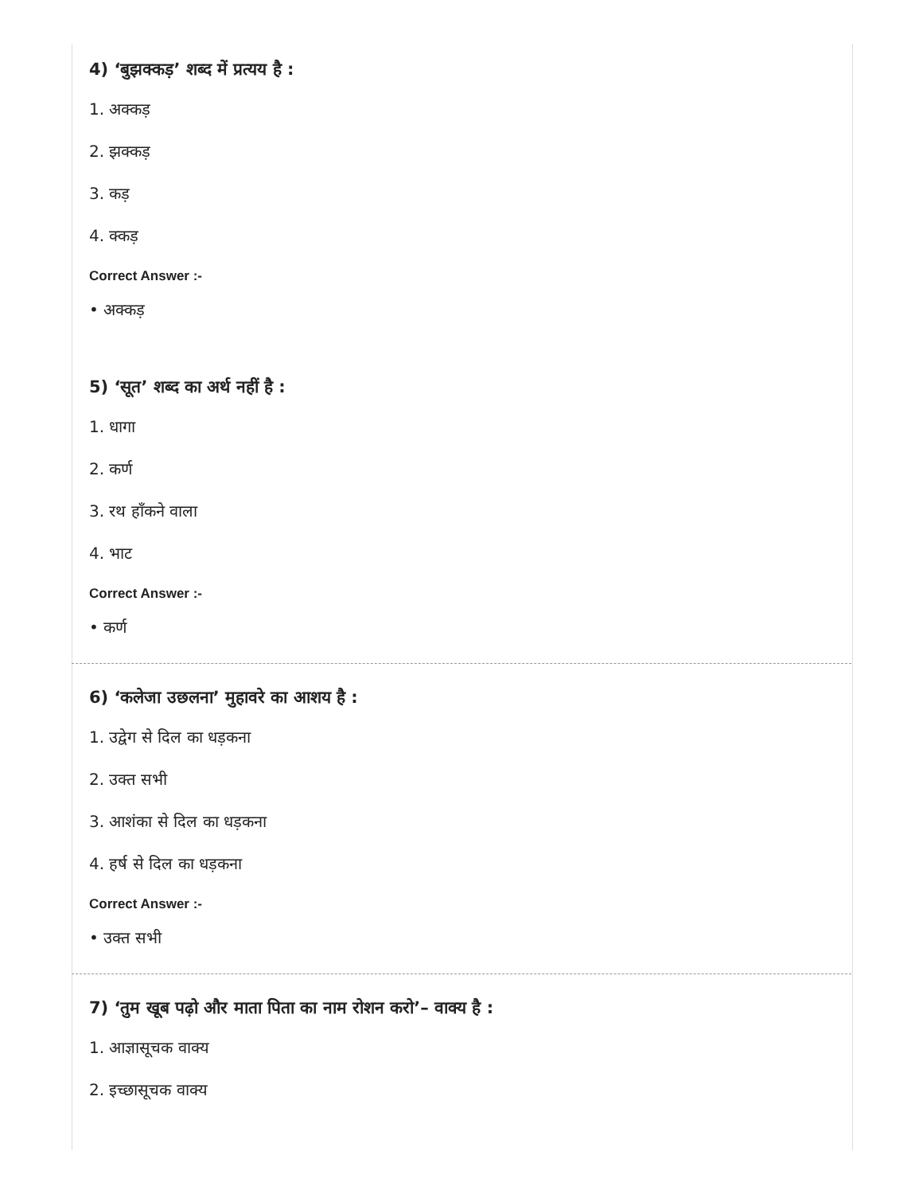4) ‘बुझक्कड़’ शब्द में प्रत्यय है :
1. अक्कड़
2. झक्कड़
3. कड़
4. क्कड़
Correct Answer :-
• अक्कड़
5) ‘सूत’ शब्द का अर्थ नहीं है :
1. धागा
2. कर्ण
3. रथ हाँकने वाला
4. भाट
Correct Answer :-
• कर्ण
6) ‘कलेजा उछलना’ मुहावरे का आशय है :
1. उद्वेग से दिल का धड़कना
2. उक्त सभी
3. आशंका से दिल का धड़कना
4. हर्ष से दिल का धड़कना
Correct Answer :-
• उक्त सभी
7) ‘तुम खूब पढ़ो और माता पिता का नाम रोशन करो’– वाक्य है :
1. आज्ञासूचक वाक्य
2. इच्छासूचक वाक्य